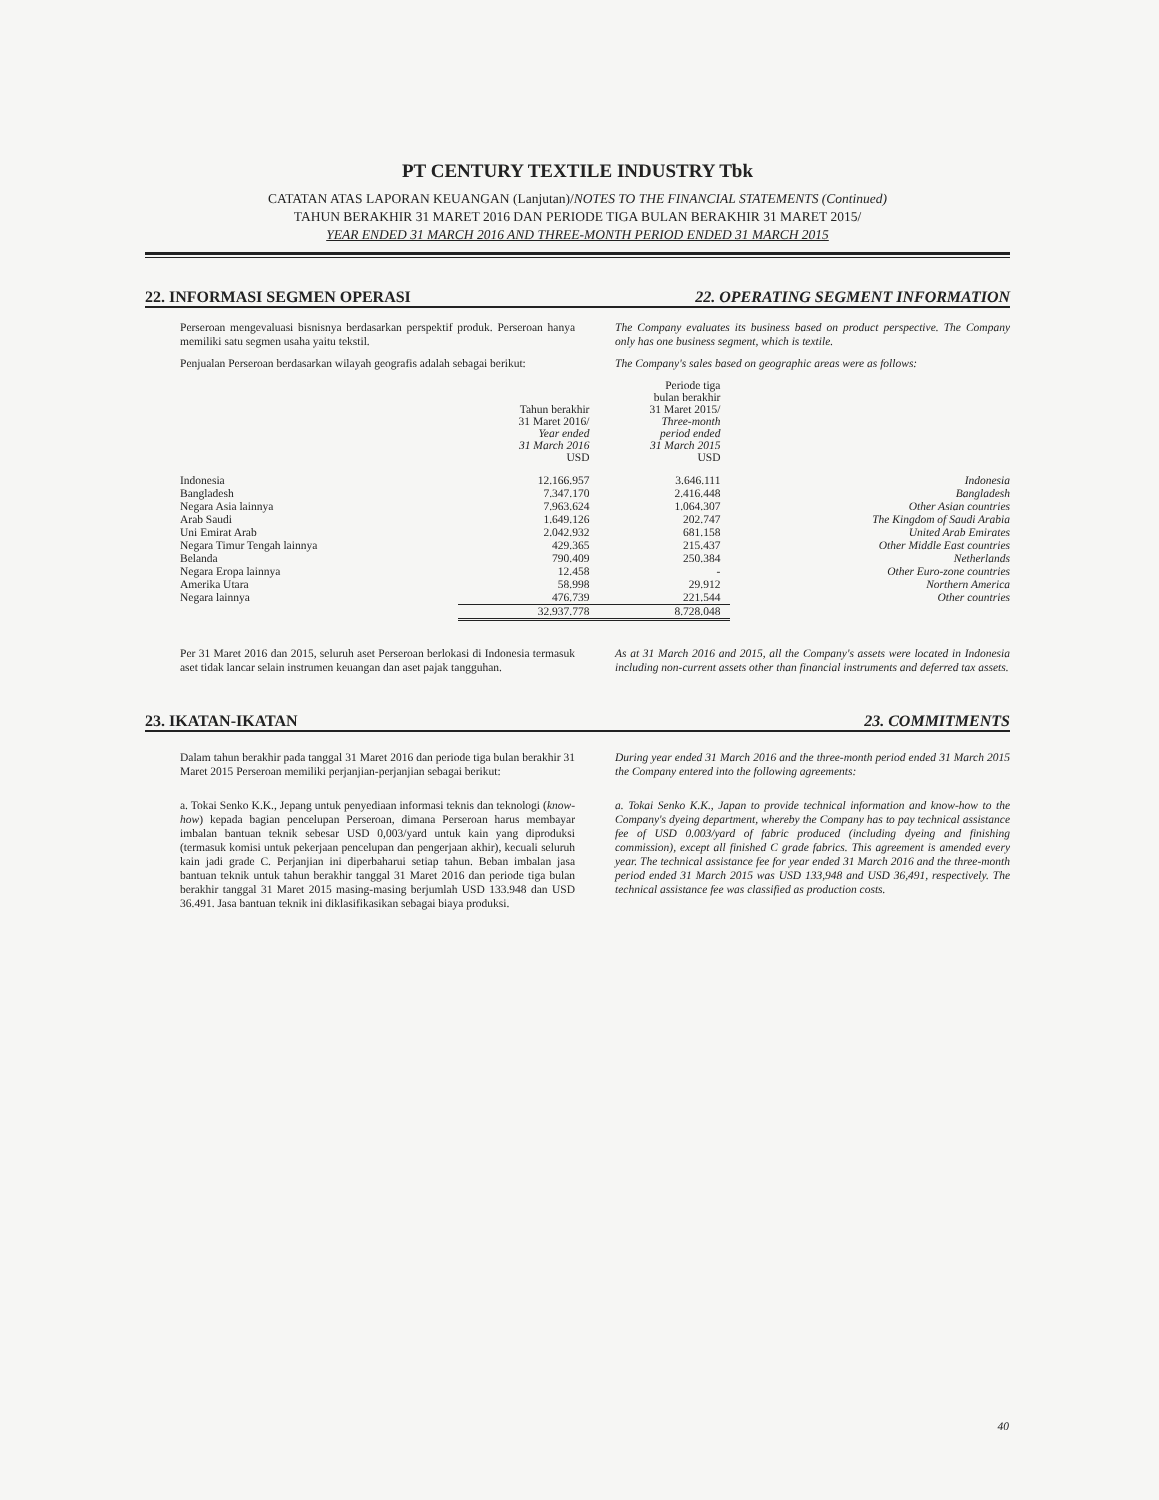PT CENTURY TEXTILE INDUSTRY Tbk
CATATAN ATAS LAPORAN KEUANGAN (Lanjutan)/NOTES TO THE FINANCIAL STATEMENTS (Continued)
TAHUN BERAKHIR 31 MARET 2016 DAN PERIODE TIGA BULAN BERAKHIR 31 MARET 2015/
YEAR ENDED 31 MARCH 2016 AND THREE-MONTH PERIOD ENDED 31 MARCH 2015
22. INFORMASI SEGMEN OPERASI 22. OPERATING SEGMENT INFORMATION
Perseroan mengevaluasi bisnisnya berdasarkan perspektif produk. Perseroan hanya memiliki satu segmen usaha yaitu tekstil.
The Company evaluates its business based on product perspective. The Company only has one business segment, which is textile.
Penjualan Perseroan berdasarkan wilayah geografis adalah sebagai berikut:
The Company's sales based on geographic areas were as follows:
| | Tahun berakhir 31 Maret 2016/ Year ended 31 March 2016 USD | Periode tiga bulan berakhir 31 Maret 2015/ Three-month period ended 31 March 2015 USD | |
| --- | --- | --- | --- |
| Indonesia | 12.166.957 | 3.646.111 | Indonesia |
| Bangladesh | 7.347.170 | 2.416.448 | Bangladesh |
| Negara Asia lainnya | 7.963.624 | 1.064.307 | Other Asian countries |
| Arab Saudi | 1.649.126 | 202.747 | The Kingdom of Saudi Arabia |
| Uni Emirat Arab | 2.042.932 | 681.158 | United Arab Emirates |
| Negara Timur Tengah lainnya | 429.365 | 215.437 | Other Middle East countries |
| Belanda | 790.409 | 250.384 | Netherlands |
| Negara Eropa lainnya | 12.458 | - | Other Euro-zone countries |
| Amerika Utara | 58.998 | 29.912 | Northern America |
| Negara lainnya | 476.739 | 221.544 | Other countries |
| | 32.937.778 | 8.728.048 | |
Per 31 Maret 2016 dan 2015, seluruh aset Perseroan berlokasi di Indonesia termasuk aset tidak lancar selain instrumen keuangan dan aset pajak tangguhan.
As at 31 March 2016 and 2015, all the Company's assets were located in Indonesia including non-current assets other than financial instruments and deferred tax assets.
23. IKATAN-IKATAN 23. COMMITMENTS
Dalam tahun berakhir pada tanggal 31 Maret 2016 dan periode tiga bulan berakhir 31 Maret 2015 Perseroan memiliki perjanjian-perjanjian sebagai berikut:
During year ended 31 March 2016 and the three-month period ended 31 March 2015 the Company entered into the following agreements:
a. Tokai Senko K.K., Jepang untuk penyediaan informasi teknis dan teknologi (know-how) kepada bagian pencelupan Perseroan, dimana Perseroan harus membayar imbalan bantuan teknik sebesar USD 0,003/yard untuk kain yang diproduksi (termasuk komisi untuk pekerjaan pencelupan dan pengerjaan akhir), kecuali seluruh kain jadi grade C. Perjanjian ini diperbaharui setiap tahun. Beban imbalan jasa bantuan teknik untuk tahun berakhir tanggal 31 Maret 2016 dan periode tiga bulan berakhir tanggal 31 Maret 2015 masing-masing berjumlah USD 133.948 dan USD 36.491. Jasa bantuan teknik ini diklasifikasikan sebagai biaya produksi.
a. Tokai Senko K.K., Japan to provide technical information and know-how to the Company's dyeing department, whereby the Company has to pay technical assistance fee of USD 0.003/yard of fabric produced (including dyeing and finishing commission), except all finished C grade fabrics. This agreement is amended every year. The technical assistance fee for year ended 31 March 2016 and the three-month period ended 31 March 2015 was USD 133,948 and USD 36,491, respectively. The technical assistance fee was classified as production costs.
40